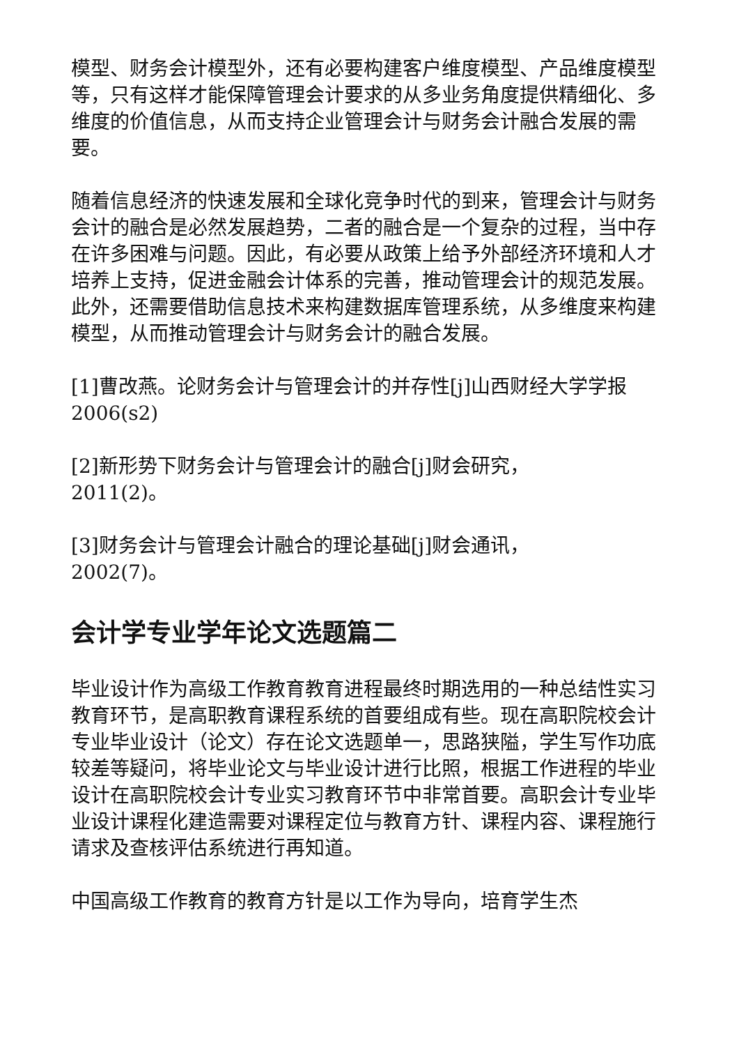模型、财务会计模型外，还有必要构建客户维度模型、产品维度模型等，只有这样才能保障管理会计要求的从多业务角度提供精细化、多维度的价值信息，从而支持企业管理会计与财务会计融合发展的需要。
随着信息经济的快速发展和全球化竞争时代的到来，管理会计与财务会计的融合是必然发展趋势，二者的融合是一个复杂的过程，当中存在许多困难与问题。因此，有必要从政策上给予外部经济环境和人才培养上支持，促进金融会计体系的完善，推动管理会计的规范发展。此外，还需要借助信息技术来构建数据库管理系统，从多维度来构建模型，从而推动管理会计与财务会计的融合发展。
[1]曹改燕。论财务会计与管理会计的并存性[j]山西财经大学学报2006(s2)
[2]新形势下财务会计与管理会计的融合[j]财会研究，2011(2)。
[3]财务会计与管理会计融合的理论基础[j]财会通讯，2002(7)。
会计学专业学年论文选题篇二
毕业设计作为高级工作教育教育进程最终时期选用的一种总结性实习教育环节，是高职教育课程系统的首要组成有些。现在高职院校会计专业毕业设计（论文）存在论文选题单一，思路狭隘，学生写作功底较差等疑问，将毕业论文与毕业设计进行比照，根据工作进程的毕业设计在高职院校会计专业实习教育环节中非常首要。高职会计专业毕业设计课程化建造需要对课程定位与教育方针、课程内容、课程施行请求及查核评估系统进行再知道。
中国高级工作教育的教育方针是以工作为导向，培育学生杰